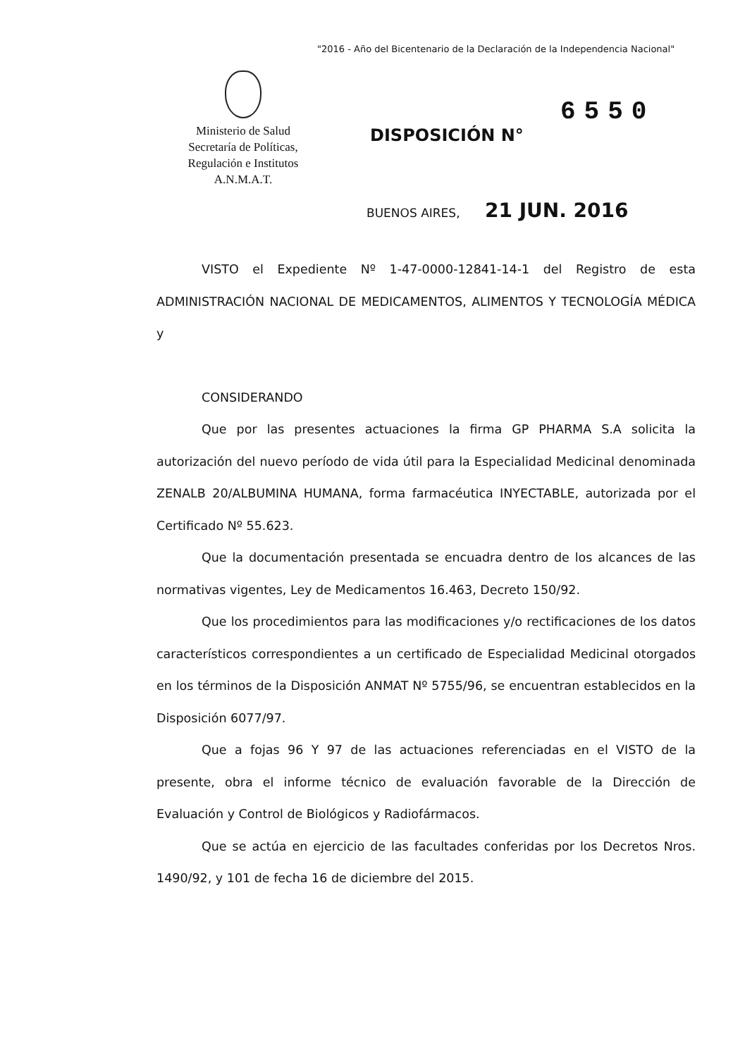"2016 - Año del Bicentenario de la Declaración de la Independencia Nacional"
Ministerio de Salud
Secretaría de Políticas,
Regulación e Institutos
A.N.M.A.T.
6550
DISPOSICIÓN N°
BUENOS AIRES, 21 JUN. 2016
VISTO el Expediente Nº 1-47-0000-12841-14-1 del Registro de esta ADMINISTRACIÓN NACIONAL DE MEDICAMENTOS, ALIMENTOS Y TECNOLOGÍA MÉDICA y
CONSIDERANDO
Que por las presentes actuaciones la firma GP PHARMA S.A solicita la autorización del nuevo período de vida útil para la Especialidad Medicinal denominada ZENALB 20/ALBUMINA HUMANA, forma farmacéutica INYECTABLE, autorizada por el Certificado Nº 55.623.
Que la documentación presentada se encuadra dentro de los alcances de las normativas vigentes, Ley de Medicamentos 16.463, Decreto 150/92.
Que los procedimientos para las modificaciones y/o rectificaciones de los datos característicos correspondientes a un certificado de Especialidad Medicinal otorgados en los términos de la Disposición ANMAT Nº 5755/96, se encuentran establecidos en la Disposición 6077/97.
Que a fojas 96 Y 97 de las actuaciones referenciadas en el VISTO de la presente, obra el informe técnico de evaluación favorable de la Dirección de Evaluación y Control de Biológicos y Radiofármacos.
Que se actúa en ejercicio de las facultades conferidas por los Decretos Nros. 1490/92, y 101 de fecha 16 de diciembre del 2015.